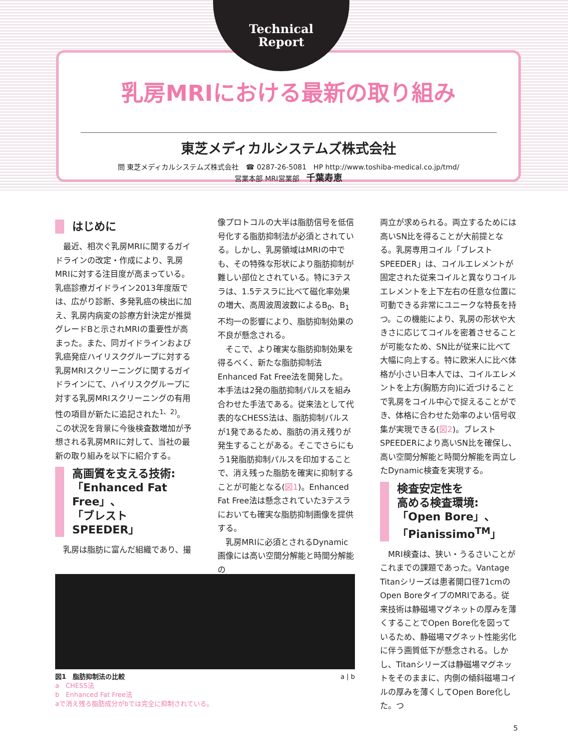乳房MRIにおける最新の取り組み
東芝メディカルシステムズ株式会社
問 東芝メディカルシステムズ株式会社　☎ 0287-26-5081　HP http://www.toshiba-medical.co.jp/tmd/
営業本部 MRI営業部　千葉寿恵
Technical
Report
はじめに
最近、相次ぐ乳房MRIに関するガイドラインの改定・作成により、乳房MRIに対する注目度が高まっている。乳癌診療ガイドライン2013年度版では、広がり診断、多発乳癌の検出に加え、乳房内病変の診療方針決定が推奨グレードBと示されMRIの重要性が高まった。また、同ガイドラインおよび乳癌発症ハイリスクグループに対する乳房MRIスクリーニングに関するガイドラインにて、ハイリスクグループに対する乳房MRIスクリーニングの有用性の項目が新たに追記された<sup>1、2)</sup>。この状況を背景に今後検査数増加が予想される乳房MRIに対して、当社の最新の取り組みを以下に紹介する。
高画質を支える技術:
「Enhanced Fat Free」、
「ブレストSPEEDER」
乳房は脂肪に富んだ組織であり、撮
像プロトコルの大半は脂肪信号を低信号化する脂肪抑制法が必須とされている。しかし、乳房領域はMRIの中でも、その特殊な形状により脂肪抑制が難しい部位とされている。特に3テスラは、1.5テスラに比べて磁化率効果の増大、高周波周波数によるB<sub>0</sub>、B<sub>1</sub>不均一の影響により、脂肪抑制効果の不良が懸念される。
そこで、より確実な脂肪抑制効果を得るべく、新たな脂肪抑制法Enhanced Fat Free法を開発した。本手法は2発の脂肪抑制パルスを組み合わせた手法である。従来法として代表的なCHESS法は、脂肪抑制パルスが1発であるため、脂肪の消え残りが発生することがある。そこでさらにもう1発脂肪抑制パルスを印加することで、消え残った脂肪を確実に抑制することが可能となる(図1)。Enhanced Fat Free法は懸念されていた3テスラにおいても確実な脂肪抑制画像を提供する。
乳房MRIに必須とされるDynamic画像には高い空間分解能と時間分解能の
両立が求められる。両立するためには高いSN比を得ることが大前提となる。乳房専用コイル「ブレストSPEEDER」は、コイルエレメントが固定された従来コイルと異なりコイルエレメントを上下左右の任意な位置に可動できる非常にユニークな特長を持つ。この機能により、乳房の形状や大きさに応じてコイルを密着させることが可能なため、SN比が従来に比べて大幅に向上する。特に欧米人に比べ体格が小さい日本人では、コイルエレメントを上方(胸筋方向)に近づけることで乳房をコイル中心で捉えることができ、体格に合わせた効率のよい信号収集が実現できる(図2)。ブレストSPEEDERにより高いSN比を確保し、高い空間分解能と時間分解能を両立したDynamic検査を実現する。
検査安定性を
高める検査環境:
「Open Bore」、
「Pianissimo<sup>TM</sup>」
MRI検査は、狭い・うるさいことがこれまでの課題であった。Vantage Titanシリーズは患者開口径71cmのOpen BoreタイプのMRIである。従来技術は静磁場マグネットの厚みを薄くすることでOpen Bore化を図っているため、静磁場マグネット性能劣化に伴う画質低下が懸念される。しかし、Titanシリーズは静磁場マグネットをそのままに、内側の傾斜磁場コイルの厚みを薄くしてOpen Bore化した。つ
図1　脂肪抑制法の比較 a | b
a　CHESS法
b　Enhanced Fat Free法
aで消え残る脂肪成分がbでは完全に抑制されている。
5